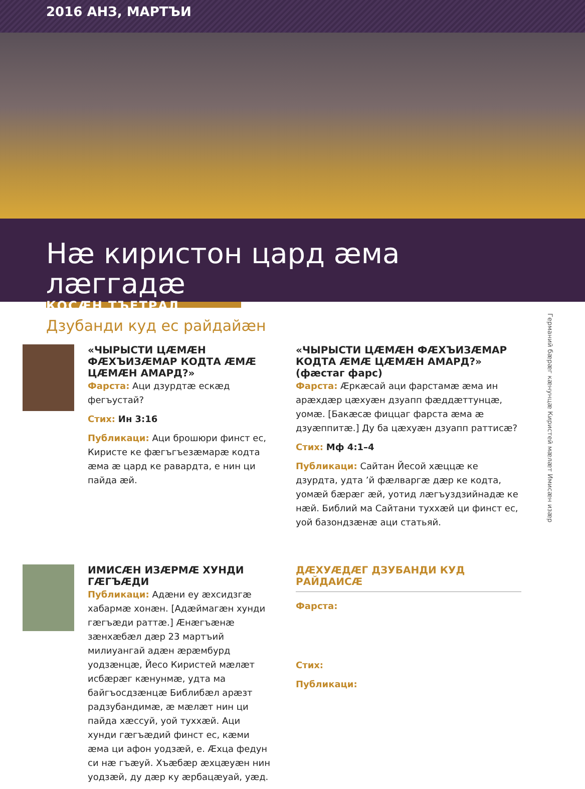2016 АНЗ, МАРТЪИ
Нæ киристон цард æма лæггадæ
КОСÆН ТЪЕТРАД
Дзубанди куд ес райдайæн
«ЧЫРЫСТИ ЦÆМÆН ФÆХЪИЗÆМАР КОДТА ÆМÆ ЦÆМÆН АМАРД?»
Фарста: Аци дзурдтæ ескæд фегъустай?
Стих: Ин 3:16
Публикаци: Аци брошюри финст ес, Киристе ке фæгъгъезæмарæ кодта æма æ цард ке равардта, е нин ци пайда æй.
«ЧЫРЫСТИ ЦÆМÆН ФÆХЪИЗÆМАР КОДТА ÆМÆ ЦÆМÆН АМАРД?» (фæстаг фарс)
Фарста: Æркæсай аци фарстамæ æма ин арæхдæр цæхуæн дзуапп фæддæттунцæ, уомæ. [Бакæсæ фиццаг фарста æма æ дзуæппитæ.] Ду ба цæхуæн дзуапп раттисæ?
Стих: Мф 4:1–4
Публикаци: Сайтан Йесой хæццæ ке дзурдта, удта ’й фæлваргæ дæр ке кодта, уомæй бæрæг æй, уотид лæгъуздзийнадæ ке нæй. Библий ма Сайтани туххæй ци финст ес, уой базондзæнæ аци статьяй.
ИМИСÆН ИЗÆРМÆ ХУНДИ ГÆГЪÆДИ
Публикаци: Адæни еу æхсидзгæ хабармæ хонæн. [Адæймагæн хунди гæгъæди раттæ.] Æнæгъæнæ зæнхæбæл дæр 23 мартъий милиуангай адæн æрæмбурд уодзæнцæ, Йесо Киристей мæлæт исбæрæг кæнунмæ, удта ма байгъосдзæнцæ Библибæл арæзт радзубандимæ, æ мæлæт нин ци пайда хæссуй, уой туххæй. Аци хунди гæгъæдий финст ес, кæми æма ци афон уодзæй, е. Æхца федун си нæ гъæуй. Хъæбæр æхцæуæн нин уодзæй, ду дæр ку æрбацæуай, уæд.
ДÆХУÆДÆГ ДЗУБАНДИ КУД РАЙДАИСÆ
Фарста:
Стих:
Публикаци:
Германий бæрæг кæнунцæ Киристей мæлæт Имисæн изæр